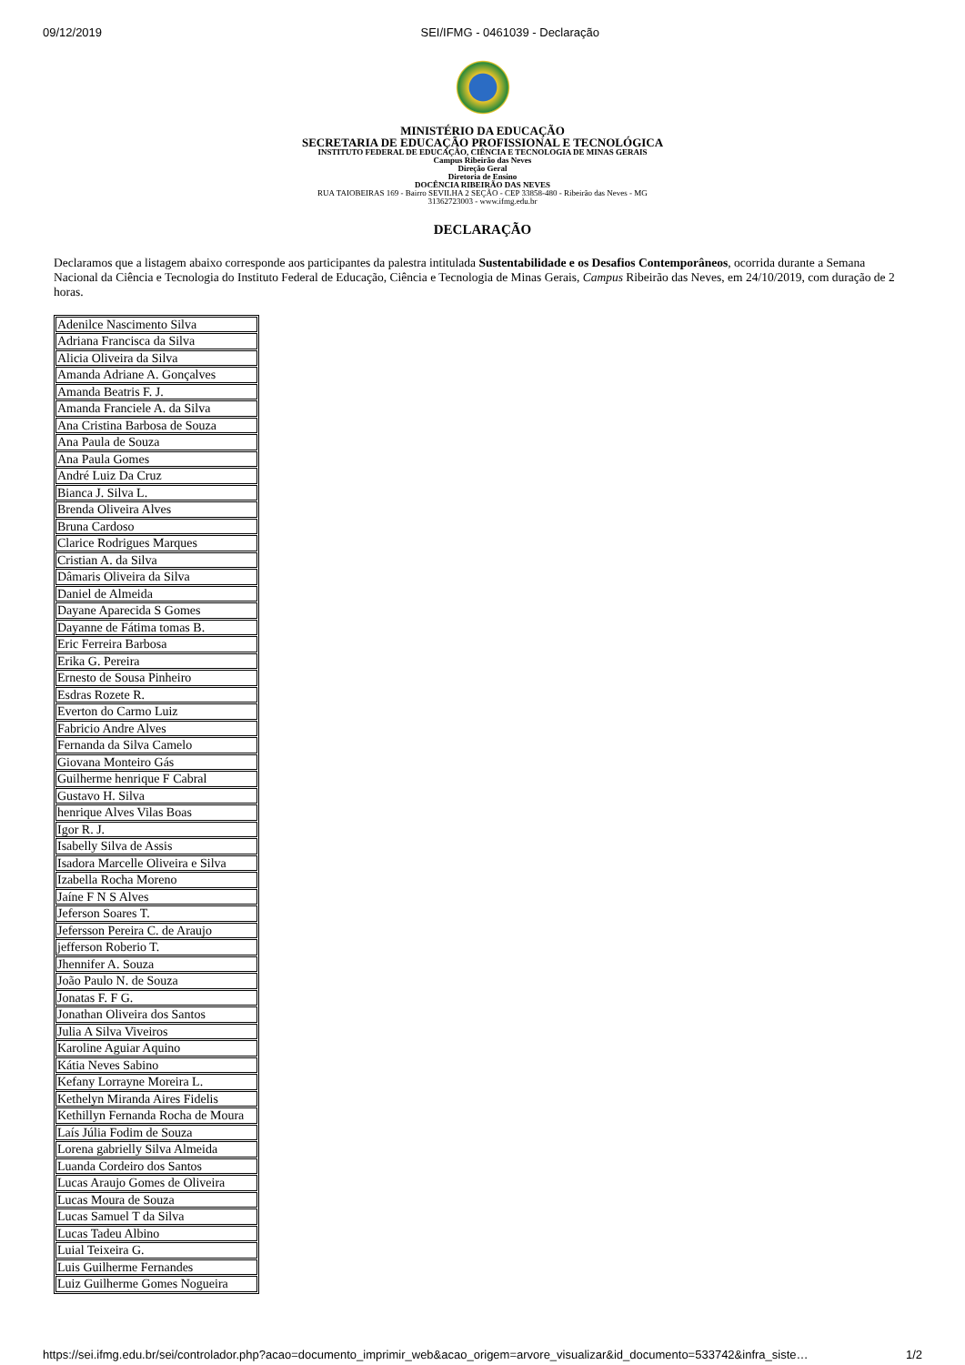09/12/2019 SEI/IFMG - 0461039 - Declaração
MINISTÉRIO DA EDUCAÇÃO
SECRETARIA DE EDUCAÇÃO PROFISSIONAL E TECNOLÓGICA
INSTITUTO FEDERAL DE EDUCAÇÃO, CIÊNCIA E TECNOLOGIA DE MINAS GERAIS
Campus Ribeirão das Neves
Direção Geral
Diretoria de Ensino
DOCÊNCIA RIBEIRÃO DAS NEVES
RUA TAIOBEIRAS 169 - Bairro SEVILHA 2 SEÇÃO - CEP 33858-480 - Ribeirão das Neves - MG
31362723003 - www.ifmg.edu.br
DECLARAÇÃO
Declaramos que a listagem abaixo corresponde aos participantes da palestra intitulada Sustentabilidade e os Desafios Contemporâneos, ocorrida durante a Semana Nacional da Ciência e Tecnologia do Instituto Federal de Educação, Ciência e Tecnologia de Minas Gerais, Campus Ribeirão das Neves, em 24/10/2019, com duração de 2 horas.
| Adenilce Nascimento Silva |
| Adriana Francisca da Silva |
| Alicia Oliveira da Silva |
| Amanda Adriane A. Gonçalves |
| Amanda Beatris F. J. |
| Amanda Franciele A. da Silva |
| Ana Cristina Barbosa de Souza |
| Ana Paula de Souza |
| Ana Paula Gomes |
| André Luiz Da Cruz |
| Bianca J. Silva L. |
| Brenda Oliveira Alves |
| Bruna Cardoso |
| Clarice Rodrigues Marques |
| Cristian A. da Silva |
| Dâmaris Oliveira da Silva |
| Daniel de Almeida |
| Dayane Aparecida S Gomes |
| Dayanne de Fátima tomas B. |
| Eric Ferreira Barbosa |
| Erika G. Pereira |
| Ernesto de Sousa Pinheiro |
| Esdras Rozete R. |
| Everton do Carmo Luiz |
| Fabricio Andre Alves |
| Fernanda da Silva Camelo |
| Giovana Monteiro Gás |
| Guilherme henrique F Cabral |
| Gustavo H. Silva |
| henrique Alves Vilas Boas |
| Igor R. J. |
| Isabelly Silva de Assis |
| Isadora Marcelle Oliveira e Silva |
| Izabella Rocha Moreno |
| Jaíne F N S Alves |
| Jeferson Soares T. |
| Jefersson Pereira C. de Araujo |
| jefferson Roberio T. |
| Jhennifer A. Souza |
| João Paulo N. de Souza |
| Jonatas F. F G. |
| Jonathan Oliveira dos Santos |
| Julia A Silva Viveiros |
| Karoline Aguiar Aquino |
| Kátia Neves Sabino |
| Kefany Lorrayne Moreira L. |
| Kethelyn Miranda Aires Fidelis |
| Kethillyn Fernanda Rocha de Moura |
| Laís Júlia Fodim de Souza |
| Lorena gabrielly Silva Almeida |
| Luanda Cordeiro dos Santos |
| Lucas Araujo Gomes de Oliveira |
| Lucas Moura de Souza |
| Lucas Samuel T da Silva |
| Lucas Tadeu Albino |
| Luial Teixeira G. |
| Luis Guilherme Fernandes |
| Luiz Guilherme Gomes Nogueira |
https://sei.ifmg.edu.br/sei/controlador.php?acao=documento_imprimir_web&acao_origem=arvore_visualizar&id_documento=533742&infra_siste… 1/2